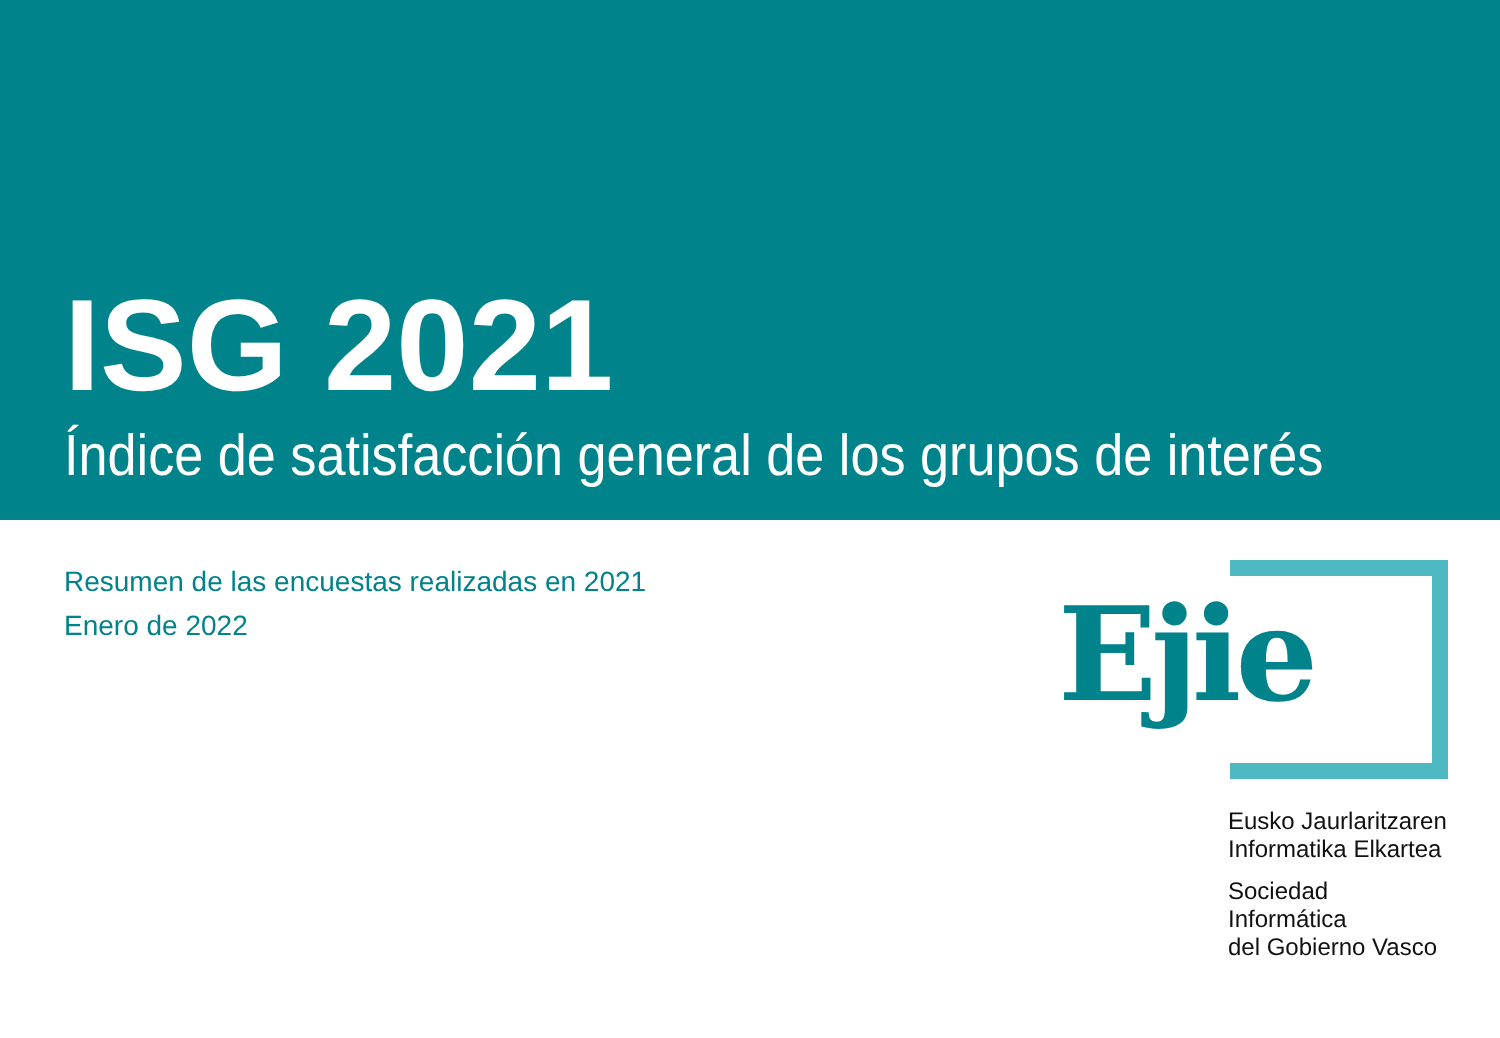ISG 2021
Índice de satisfacción general de los grupos de interés
Resumen de las encuestas realizadas en 2021
Enero de 2022
Ejie
Eusko Jaurlaritzaren
Informatika Elkartea
Sociedad Informática
del Gobierno Vasco